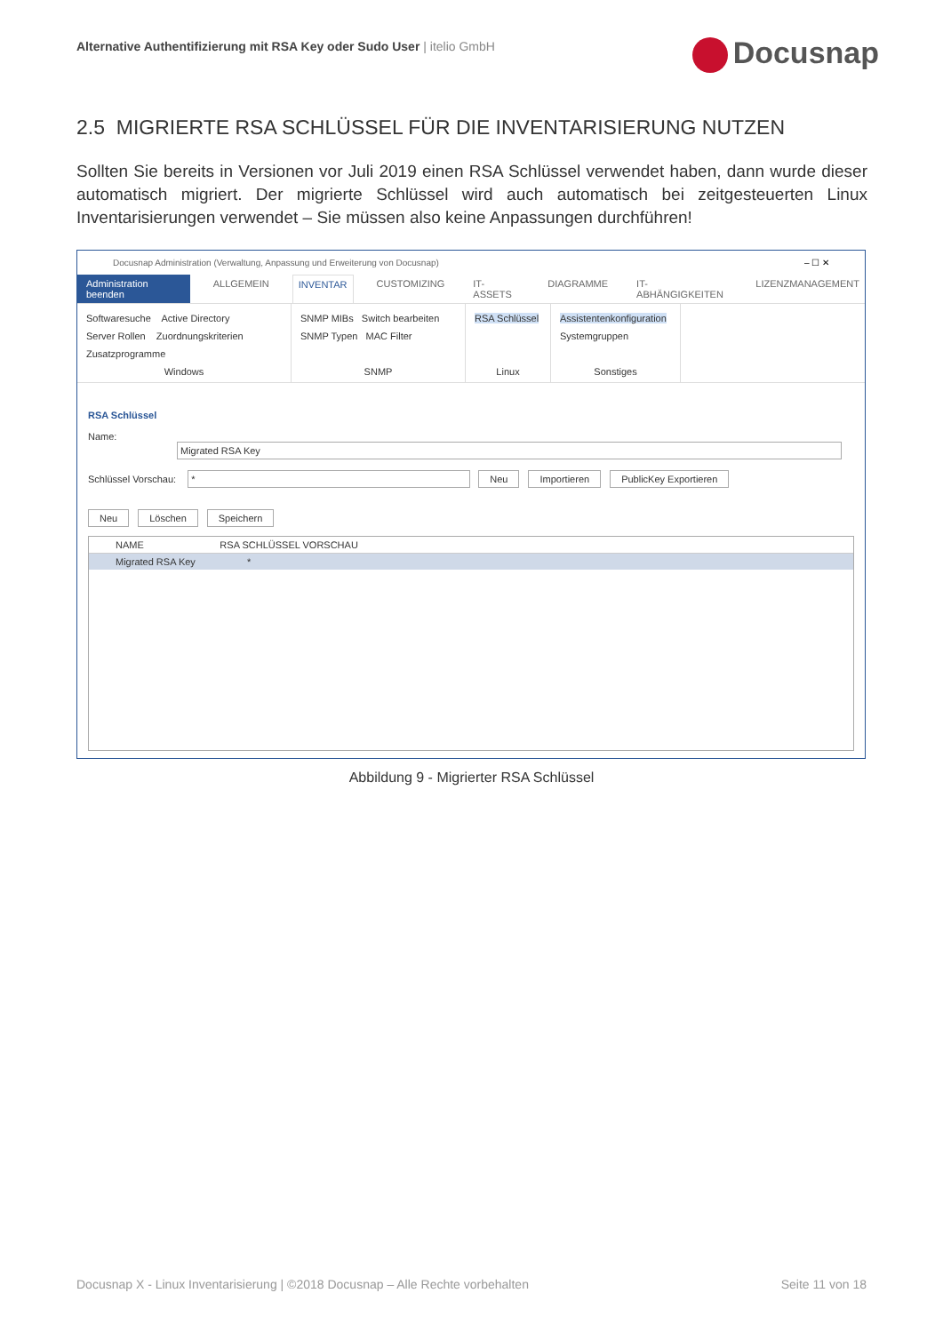Alternative Authentifizierung mit RSA Key oder Sudo User | itelio GmbH
Docusnap
2.5 MIGRIERTE RSA SCHLÜSSEL FÜR DIE INVENTARISIERUNG NUTZEN
Sollten Sie bereits in Versionen vor Juli 2019 einen RSA Schlüssel verwendet haben, dann wurde dieser automatisch migriert. Der migrierte Schlüssel wird auch automatisch bei zeitgesteuerten Linux Inventarisierungen verwendet – Sie müssen also keine Anpassungen durchführen!
Docusnap Administration (Verwaltung, Anpassung und Erweiterung von Docusnap) – ☐ ✕
Administration beenden ALLGEMEIN INVENTAR CUSTOMIZING IT-ASSETS DIAGRAMME IT-ABHÄNGIGKEITEN LIZENZMANAGEMENT
Softwaresuche Active Directory
Server Rollen Zuordnungskriterien
Zusatzprogramme
Windows
SNMP MIBs Switch bearbeiten
SNMP Typen MAC Filter
SNMP
RSA Schlüssel
Linux
Assistentenkonfiguration
Systemgruppen
Sonstiges
RSA Schlüssel
Name: Migrated RSA Key
Schlüssel Vorschau: * Neu Importieren PublicKey Exportieren
Neu Löschen Speichern
NAME RSA SCHLÜSSEL VORSCHAU
Migrated RSA Key *
Abbildung 9 - Migrierter RSA Schlüssel
Docusnap X - Linux Inventarisierung | ©2018 Docusnap – Alle Rechte vorbehalten Seite 11 von 18